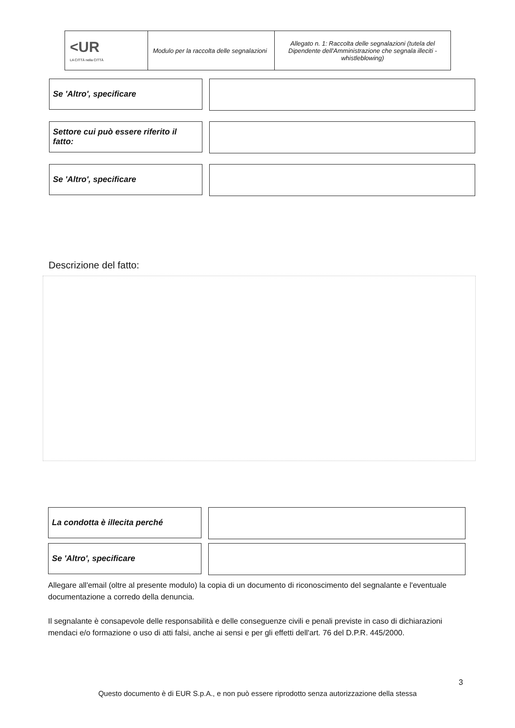| <UR LA CITTÀ nella CITTÀ | Modulo per la raccolta delle segnalazioni | Allegato n. 1: Raccolta delle segnalazioni (tutela del Dipendente dell'Amministrazione che segnala illeciti - whistleblowing) |
Se 'Altro', specificare
Settore cui può essere riferito il fatto:
Se 'Altro', specificare
Descrizione del fatto:
La condotta è illecita perché
Se 'Altro', specificare
Allegare all'email (oltre al presente modulo) la copia di un documento di riconoscimento del segnalante e l'eventuale documentazione a corredo della denuncia.
Il segnalante è consapevole delle responsabilità e delle conseguenze civili e penali previste in caso di dichiarazioni mendaci e/o formazione o uso di atti falsi, anche ai sensi e per gli effetti dell'art. 76 del D.P.R. 445/2000.
3
Questo documento è di EUR S.p.A., e non può essere riprodotto senza autorizzazione della stessa